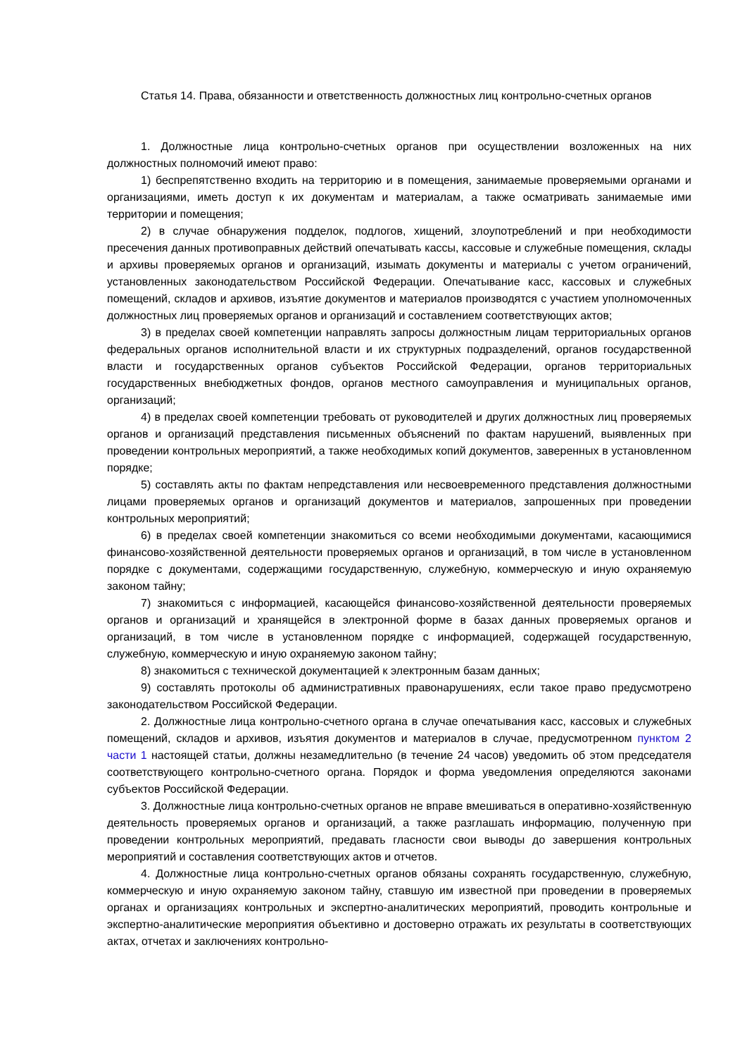Статья 14. Права, обязанности и ответственность должностных лиц контрольно-счетных органов
1. Должностные лица контрольно-счетных органов при осуществлении возложенных на них должностных полномочий имеют право:
1) беспрепятственно входить на территорию и в помещения, занимаемые проверяемыми органами и организациями, иметь доступ к их документам и материалам, а также осматривать занимаемые ими территории и помещения;
2) в случае обнаружения подделок, подлогов, хищений, злоупотреблений и при необходимости пресечения данных противоправных действий опечатывать кассы, кассовые и служебные помещения, склады и архивы проверяемых органов и организаций, изымать документы и материалы с учетом ограничений, установленных законодательством Российской Федерации. Опечатывание касс, кассовых и служебных помещений, складов и архивов, изъятие документов и материалов производятся с участием уполномоченных должностных лиц проверяемых органов и организаций и составлением соответствующих актов;
3) в пределах своей компетенции направлять запросы должностным лицам территориальных органов федеральных органов исполнительной власти и их структурных подразделений, органов государственной власти и государственных органов субъектов Российской Федерации, органов территориальных государственных внебюджетных фондов, органов местного самоуправления и муниципальных органов, организаций;
4) в пределах своей компетенции требовать от руководителей и других должностных лиц проверяемых органов и организаций представления письменных объяснений по фактам нарушений, выявленных при проведении контрольных мероприятий, а также необходимых копий документов, заверенных в установленном порядке;
5) составлять акты по фактам непредставления или несвоевременного представления должностными лицами проверяемых органов и организаций документов и материалов, запрошенных при проведении контрольных мероприятий;
6) в пределах своей компетенции знакомиться со всеми необходимыми документами, касающимися финансово-хозяйственной деятельности проверяемых органов и организаций, в том числе в установленном порядке с документами, содержащими государственную, служебную, коммерческую и иную охраняемую законом тайну;
7) знакомиться с информацией, касающейся финансово-хозяйственной деятельности проверяемых органов и организаций и хранящейся в электронной форме в базах данных проверяемых органов и организаций, в том числе в установленном порядке с информацией, содержащей государственную, служебную, коммерческую и иную охраняемую законом тайну;
8) знакомиться с технической документацией к электронным базам данных;
9) составлять протоколы об административных правонарушениях, если такое право предусмотрено законодательством Российской Федерации.
2. Должностные лица контрольно-счетного органа в случае опечатывания касс, кассовых и служебных помещений, складов и архивов, изъятия документов и материалов в случае, предусмотренном пунктом 2 части 1 настоящей статьи, должны незамедлительно (в течение 24 часов) уведомить об этом председателя соответствующего контрольно-счетного органа. Порядок и форма уведомления определяются законами субъектов Российской Федерации.
3. Должностные лица контрольно-счетных органов не вправе вмешиваться в оперативно-хозяйственную деятельность проверяемых органов и организаций, а также разглашать информацию, полученную при проведении контрольных мероприятий, предавать гласности свои выводы до завершения контрольных мероприятий и составления соответствующих актов и отчетов.
4. Должностные лица контрольно-счетных органов обязаны сохранять государственную, служебную, коммерческую и иную охраняемую законом тайну, ставшую им известной при проведении в проверяемых органах и организациях контрольных и экспертно-аналитических мероприятий, проводить контрольные и экспертно-аналитические мероприятия объективно и достоверно отражать их результаты в соответствующих актах, отчетах и заключениях контрольно-